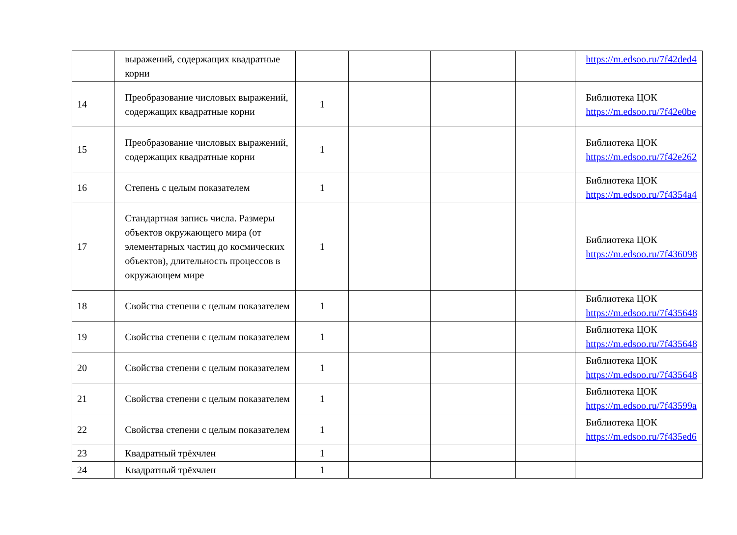| | выражений, содержащих квадратные корни | | | | | https://m.edsoo.ru/7f42ded4 |
| 14 | Преобразование числовых выражений, содержащих квадратные корни | 1 | | | | Библиотека ЦОК https://m.edsoo.ru/7f42e0be |
| 15 | Преобразование числовых выражений, содержащих квадратные корни | 1 | | | | Библиотека ЦОК https://m.edsoo.ru/7f42e262 |
| 16 | Степень с целым показателем | 1 | | | | Библиотека ЦОК https://m.edsoo.ru/7f4354a4 |
| 17 | Стандартная запись числа. Размеры объектов окружающего мира (от элементарных частиц до космических объектов), длительность процессов в окружающем мире | 1 | | | | Библиотека ЦОК https://m.edsoo.ru/7f436098 |
| 18 | Свойства степени с целым показателем | 1 | | | | Библиотека ЦОК https://m.edsoo.ru/7f435648 |
| 19 | Свойства степени с целым показателем | 1 | | | | Библиотека ЦОК https://m.edsoo.ru/7f435648 |
| 20 | Свойства степени с целым показателем | 1 | | | | Библиотека ЦОК https://m.edsoo.ru/7f435648 |
| 21 | Свойства степени с целым показателем | 1 | | | | Библиотека ЦОК https://m.edsoo.ru/7f43599a |
| 22 | Свойства степени с целым показателем | 1 | | | | Библиотека ЦОК https://m.edsoo.ru/7f435ed6 |
| 23 | Квадратный трёхчлен | 1 | | | | |
| 24 | Квадратный трёхчлен | 1 | | | | |